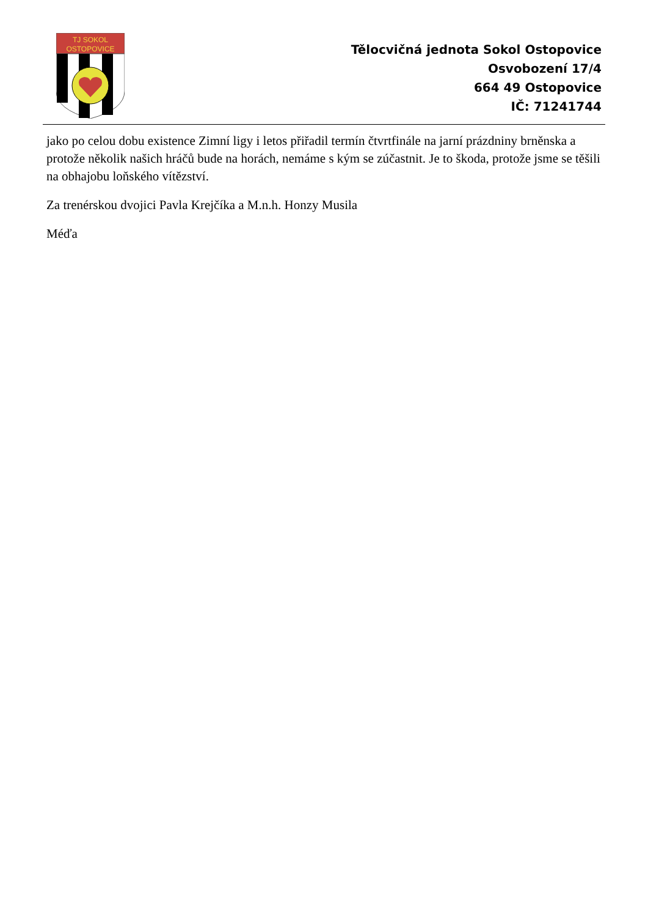TJ SOKOL
OSTOPOVICE
Tělocvičná jednota Sokol Ostopovice
Osvobození 17/4
664 49 Ostopovice
IČ: 71241744
jako po celou dobu existence Zimní ligy i letos přiřadil termín čtvrtfinále na jarní prázdniny brněnska a protože několik našich hráčů bude na horách, nemáme s kým se zúčastnit. Je to škoda, protože jsme se těšili na obhajobu loňského vítězství.
Za trenérskou dvojici Pavla Krejčíka a M.n.h. Honzy Musila
Méďa